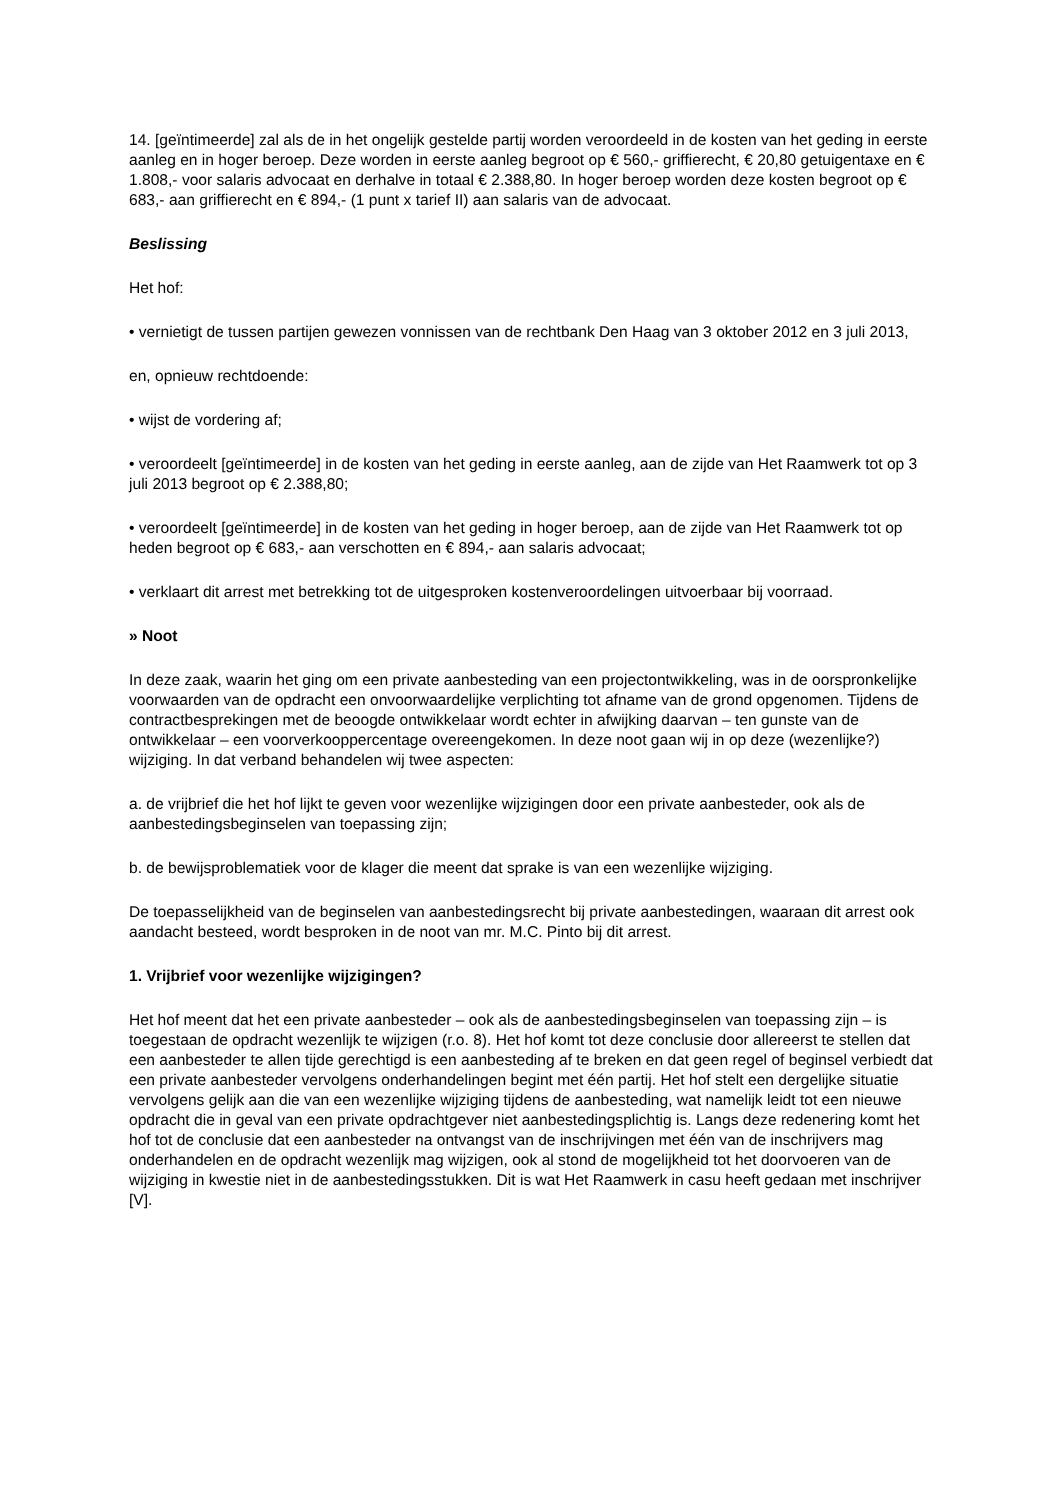14. [geïntimeerde] zal als de in het ongelijk gestelde partij worden veroordeeld in de kosten van het geding in eerste aanleg en in hoger beroep. Deze worden in eerste aanleg begroot op € 560,- griffierecht, € 20,80 getuigentaxe en € 1.808,- voor salaris advocaat en derhalve in totaal € 2.388,80. In hoger beroep worden deze kosten begroot op € 683,- aan griffierecht en € 894,- (1 punt x tarief II) aan salaris van de advocaat.
Beslissing
Het hof:
• vernietigt de tussen partijen gewezen vonnissen van de rechtbank Den Haag van 3 oktober 2012 en 3 juli 2013,
en, opnieuw rechtdoende:
• wijst de vordering af;
• veroordeelt [geïntimeerde] in de kosten van het geding in eerste aanleg, aan de zijde van Het Raamwerk tot op 3 juli 2013 begroot op € 2.388,80;
• veroordeelt [geïntimeerde] in de kosten van het geding in hoger beroep, aan de zijde van Het Raamwerk tot op heden begroot op € 683,- aan verschotten en € 894,- aan salaris advocaat;
• verklaart dit arrest met betrekking tot de uitgesproken kostenveroordelingen uitvoerbaar bij voorraad.
» Noot
In deze zaak, waarin het ging om een private aanbesteding van een projectontwikkeling, was in de oorspronkelijke voorwaarden van de opdracht een onvoorwaardelijke verplichting tot afname van de grond opgenomen. Tijdens de contractbesprekingen met de beoogde ontwikkelaar wordt echter in afwijking daarvan – ten gunste van de ontwikkelaar – een voorverkooppercentage overeengekomen. In deze noot gaan wij in op deze (wezenlijke?) wijziging. In dat verband behandelen wij twee aspecten:
a. de vrijbrief die het hof lijkt te geven voor wezenlijke wijzigingen door een private aanbesteder, ook als de aanbestedingsbeginselen van toepassing zijn;
b. de bewijsproblematiek voor de klager die meent dat sprake is van een wezenlijke wijziging.
De toepasselijkheid van de beginselen van aanbestedingsrecht bij private aanbestedingen, waaraan dit arrest ook aandacht besteed, wordt besproken in de noot van mr. M.C. Pinto bij dit arrest.
1. Vrijbrief voor wezenlijke wijzigingen?
Het hof meent dat het een private aanbesteder – ook als de aanbestedingsbeginselen van toepassing zijn – is toegestaan de opdracht wezenlijk te wijzigen (r.o. 8). Het hof komt tot deze conclusie door allereerst te stellen dat een aanbesteder te allen tijde gerechtigd is een aanbesteding af te breken en dat geen regel of beginsel verbiedt dat een private aanbesteder vervolgens onderhandelingen begint met één partij. Het hof stelt een dergelijke situatie vervolgens gelijk aan die van een wezenlijke wijziging tijdens de aanbesteding, wat namelijk leidt tot een nieuwe opdracht die in geval van een private opdrachtgever niet aanbestedingsplichtig is. Langs deze redenering komt het hof tot de conclusie dat een aanbesteder na ontvangst van de inschrijvingen met één van de inschrijvers mag onderhandelen en de opdracht wezenlijk mag wijzigen, ook al stond de mogelijkheid tot het doorvoeren van de wijziging in kwestie niet in de aanbestedingsstukken. Dit is wat Het Raamwerk in casu heeft gedaan met inschrijver [V].